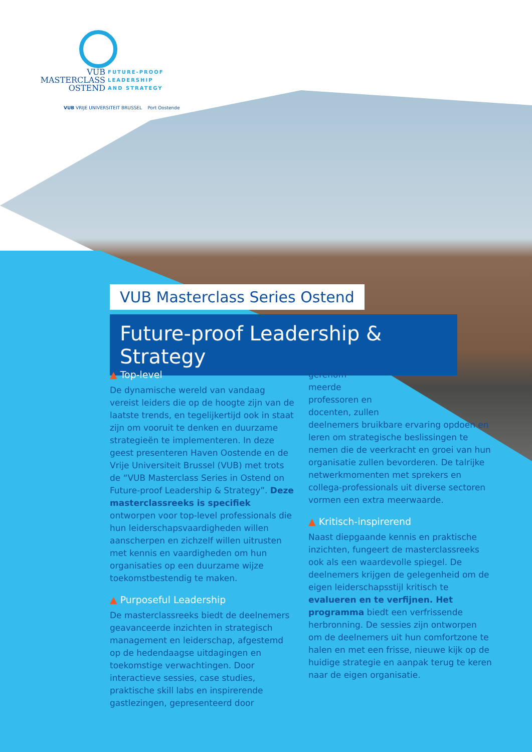VUB
MASTERCLASS
OSTEND FUTURE-PROOF
LEADERSHIP
AND STRATEGY
VUB VRIJE UNIVERSITEIT BRUSSEL Port Oostende
VUB Masterclass Series Ostend
Future-proof Leadership & Strategy
▲ Top-level
De dynamische wereld van vandaag vereist leiders die op de hoogte zijn van de laatste trends, en tegelijkertijd ook in staat zijn om vooruit te denken en duurzame strategieën te implementeren. In deze geest presenteren Haven Oostende en de Vrije Universiteit Brussel (VUB) met trots de “VUB Masterclass Series in Ostend on Future-proof Leadership & Strategy”. Deze masterclassreeks is specifiek ontworpen voor top-level professionals die hun leiderschapsvaardigheden willen aanscherpen en zichzelf willen uitrusten met kennis en vaardigheden om hun organisaties op een duurzame wijze toekomstbestendig te maken.
▲ Purposeful Leadership
De masterclassreeks biedt de deelnemers geavanceerde inzichten in strategisch management en leiderschap, afgestemd op de hedendaagse uitdagingen en toekomstige verwachtingen. Door interactieve sessies, case studies, praktische skill labs en inspirerende gastlezingen, gepresenteerd door
gerenom-
meerde
professoren en
docenten, zullen
deelnemers bruikbare ervaring opdoen en leren om strategische beslissingen te nemen die de veerkracht en groei van hun organisatie zullen bevorderen. De talrijke netwerkmomenten met sprekers en collega-professionals uit diverse sectoren vormen een extra meerwaarde.
▲ Kritisch-inspirerend
Naast diepgaande kennis en praktische inzichten, fungeert de masterclassreeks ook als een waardevolle spiegel. De deelnemers krijgen de gelegenheid om de eigen leiderschapsstijl kritisch te evalueren en te verfijnen. Het programma biedt een verfrissende herbronning. De sessies zijn ontworpen om de deelnemers uit hun comfortzone te halen en met een frisse, nieuwe kijk op de huidige strategie en aanpak terug te keren naar de eigen organisatie.